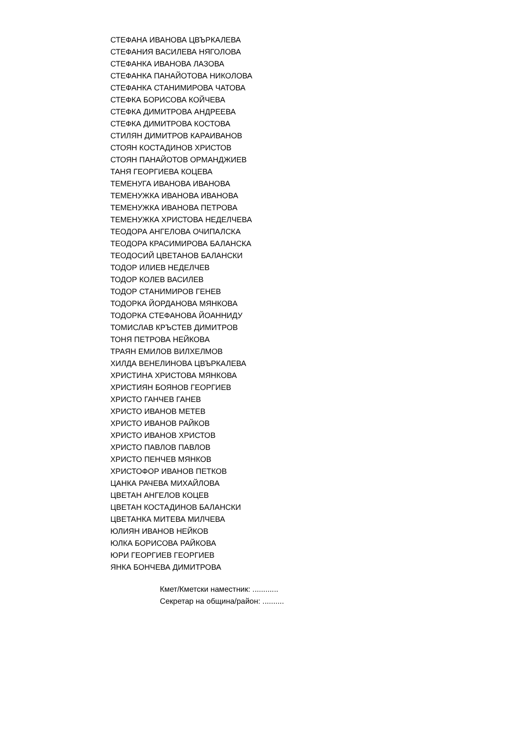СТЕФАНА ИВАНОВА ЦВЪРКАЛЕВА
СТЕФАНИЯ ВАСИЛЕВА НЯГОЛОВА
СТЕФАНКА ИВАНОВА ЛАЗОВА
СТЕФАНКА ПАНАЙОТОВА НИКОЛОВА
СТЕФАНКА СТАНИМИРОВА ЧАТОВА
СТЕФКА БОРИСОВА КОЙЧЕВА
СТЕФКА ДИМИТРОВА АНДРЕЕВА
СТЕФКА ДИМИТРОВА КОСТОВА
СТИЛЯН ДИМИТРОВ КАРАИВАНОВ
СТОЯН КОСТАДИНОВ ХРИСТОВ
СТОЯН ПАНАЙОТОВ ОРМАНДЖИЕВ
ТАНЯ ГЕОРГИЕВА КОЦЕВА
ТЕМЕНУГА ИВАНОВА ИВАНОВА
ТЕМЕНУЖКА ИВАНОВА ИВАНОВА
ТЕМЕНУЖКА ИВАНОВА ПЕТРОВА
ТЕМЕНУЖКА ХРИСТОВА НЕДЕЛЧЕВА
ТЕОДОРА АНГЕЛОВА ОЧИПАЛСКА
ТЕОДОРА КРАСИМИРОВА БАЛАНСКА
ТЕОДОСИЙ ЦВЕТАНОВ БАЛАНСКИ
ТОДОР ИЛИЕВ НЕДЕЛЧЕВ
ТОДОР КОЛЕВ ВАСИЛЕВ
ТОДОР СТАНИМИРОВ ГЕНЕВ
ТОДОРКА ЙОРДАНОВА МЯНКОВА
ТОДОРКА СТЕФАНОВА ЙОАННИДУ
ТОМИСЛАВ КРЪСТЕВ ДИМИТРОВ
ТОНЯ ПЕТРОВА НЕЙКОВА
ТРАЯН ЕМИЛОВ ВИЛХЕЛМОВ
ХИЛДА ВЕНЕЛИНОВА ЦВЪРКАЛЕВА
ХРИСТИНА ХРИСТОВА МЯНКОВА
ХРИСТИЯН БОЯНОВ ГЕОРГИЕВ
ХРИСТО ГАНЧЕВ ГАНЕВ
ХРИСТО ИВАНОВ МЕТЕВ
ХРИСТО ИВАНОВ РАЙКОВ
ХРИСТО ИВАНОВ ХРИСТОВ
ХРИСТО ПАВЛОВ ПАВЛОВ
ХРИСТО ПЕНЧЕВ МЯНКОВ
ХРИСТОФОР ИВАНОВ ПЕТКОВ
ЦАНКА РАЧЕВА МИХАЙЛОВА
ЦВЕТАН АНГЕЛОВ КОЦЕВ
ЦВЕТАН КОСТАДИНОВ БАЛАНСКИ
ЦВЕТАНКА МИТЕВА МИЛЧЕВА
ЮЛИЯН ИВАНОВ НЕЙКОВ
ЮЛКА БОРИСОВА РАЙКОВА
ЮРИ ГЕОРГИЕВ ГЕОРГИЕВ
ЯНКА БОНЧЕВА ДИМИТРОВА
Кмет/Кметски наместник: ............
Секретар на община/район: ..........